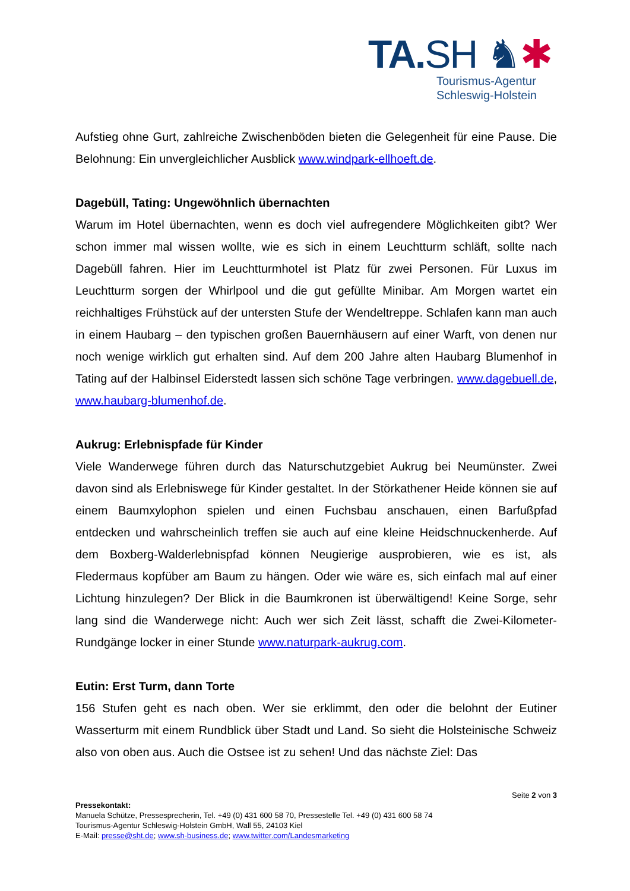TA.SH ♞✱
Tourismus-Agentur
Schleswig-Holstein
Aufstieg ohne Gurt, zahlreiche Zwischenböden bieten die Gelegenheit für eine Pause. Die Belohnung: Ein unvergleichlicher Ausblick www.windpark-ellhoeft.de.
Dagebüll, Tating: Ungewöhnlich übernachten
Warum im Hotel übernachten, wenn es doch viel aufregendere Möglichkeiten gibt? Wer schon immer mal wissen wollte, wie es sich in einem Leuchtturm schläft, sollte nach Dagebüll fahren. Hier im Leuchtturmhotel ist Platz für zwei Personen. Für Luxus im Leuchtturm sorgen der Whirlpool und die gut gefüllte Minibar. Am Morgen wartet ein reichhaltiges Frühstück auf der untersten Stufe der Wendeltreppe. Schlafen kann man auch in einem Haubarg – den typischen großen Bauernhäusern auf einer Warft, von denen nur noch wenige wirklich gut erhalten sind. Auf dem 200 Jahre alten Haubarg Blumenhof in Tating auf der Halbinsel Eiderstedt lassen sich schöne Tage verbringen. www.dagebuell.de, www.haubarg-blumenhof.de.
Aukrug: Erlebnispfade für Kinder
Viele Wanderwege führen durch das Naturschutzgebiet Aukrug bei Neumünster. Zwei davon sind als Erlebniswege für Kinder gestaltet. In der Störkathener Heide können sie auf einem Baumxylophon spielen und einen Fuchsbau anschauen, einen Barfußpfad entdecken und wahrscheinlich treffen sie auch auf eine kleine Heidschnuckenherde. Auf dem Boxberg-Walderlebnispfad können Neugierige ausprobieren, wie es ist, als Fledermaus kopfüber am Baum zu hängen. Oder wie wäre es, sich einfach mal auf einer Lichtung hinzulegen? Der Blick in die Baumkronen ist überwältigend! Keine Sorge, sehr lang sind die Wanderwege nicht: Auch wer sich Zeit lässt, schafft die Zwei-Kilometer-Rundgänge locker in einer Stunde www.naturpark-aukrug.com.
Eutin: Erst Turm, dann Torte
156 Stufen geht es nach oben. Wer sie erklimmt, den oder die belohnt der Eutiner Wasserturm mit einem Rundblick über Stadt und Land. So sieht die Holsteinische Schweiz also von oben aus. Auch die Ostsee ist zu sehen! Und das nächste Ziel: Das
Seite 2 von 3
Pressekontakt:
Manuela Schütze, Pressesprecherin, Tel. +49 (0) 431 600 58 70, Pressestelle Tel. +49 (0) 431 600 58 74
Tourismus-Agentur Schleswig-Holstein GmbH, Wall 55, 24103 Kiel
E-Mail: presse@sht.de; www.sh-business.de; www.twitter.com/Landesmarketing